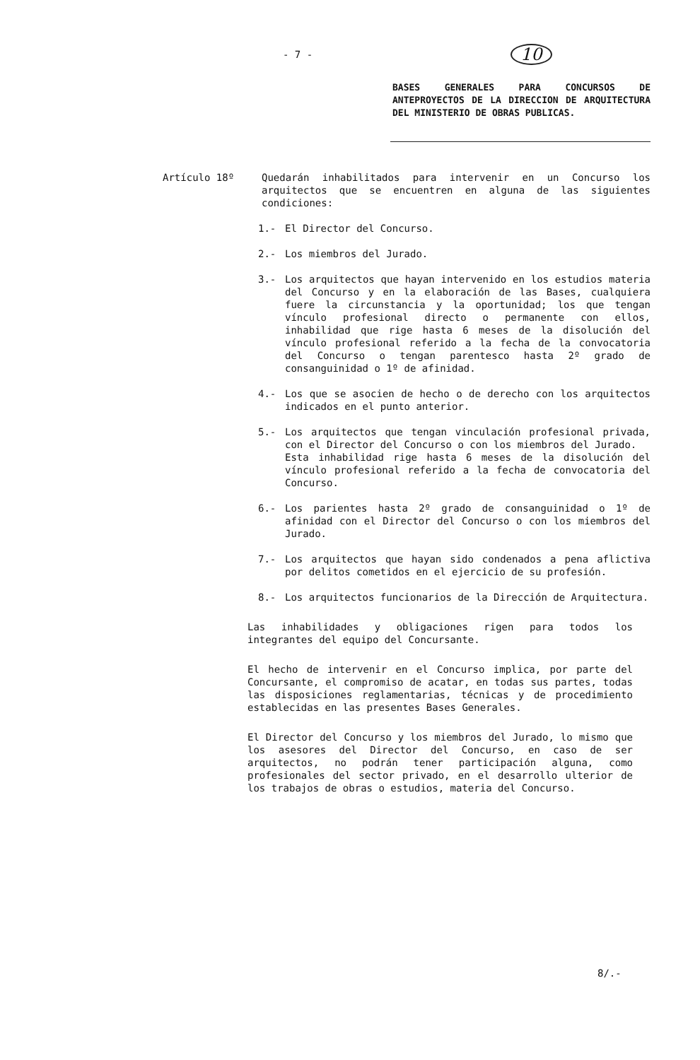- 7 - 10
BASES GENERALES PARA CONCURSOS DE ANTEPROYECTOS DE LA DIRECCION DE ARQUITECTURA DEL MINISTERIO DE OBRAS PUBLICAS.
Artículo 18º Quedarán inhabilitados para intervenir en un Concurso los arquitectos que se encuentren en alguna de las siguientes condiciones:
1.- El Director del Concurso.
2.- Los miembros del Jurado.
3.- Los arquitectos que hayan intervenido en los estudios materia del Concurso y en la elaboración de las Bases, cualquiera fuere la circunstancia y la oportunidad; los que tengan vínculo profesional directo o permanente con ellos, inhabilidad que rige hasta 6 meses de la disolución del vínculo profesional referido a la fecha de la convocatoria del Concurso o tengan parentesco hasta 2º grado de consanguinidad o 1º de afinidad.
4.- Los que se asocien de hecho o de derecho con los arquitectos indicados en el punto anterior.
5.- Los arquitectos que tengan vinculación profesional privada, con el Director del Concurso o con los miembros del Jurado.
Esta inhabilidad rige hasta 6 meses de la disolución del vínculo profesional referido a la fecha de convocatoria del Concurso.
6.- Los parientes hasta 2º grado de consanguinidad o 1º de afinidad con el Director del Concurso o con los miembros del Jurado.
7.- Los arquitectos que hayan sido condenados a pena aflictiva por delitos cometidos en el ejercicio de su profesión.
8.- Los arquitectos funcionarios de la Dirección de Arquitectura.
Las inhabilidades y obligaciones rigen para todos los integrantes del equipo del Concursante.
El hecho de intervenir en el Concurso implica, por parte del Concursante, el compromiso de acatar, en todas sus partes, todas las disposiciones reglamentarias, técnicas y de procedimiento establecidas en las presentes Bases Generales.
El Director del Concurso y los miembros del Jurado, lo mismo que los asesores del Director del Concurso, en caso de ser arquitectos, no podrán tener participación alguna, como profesionales del sector privado, en el desarrollo ulterior de los trabajos de obras o estudios, materia del Concurso.
8/.-